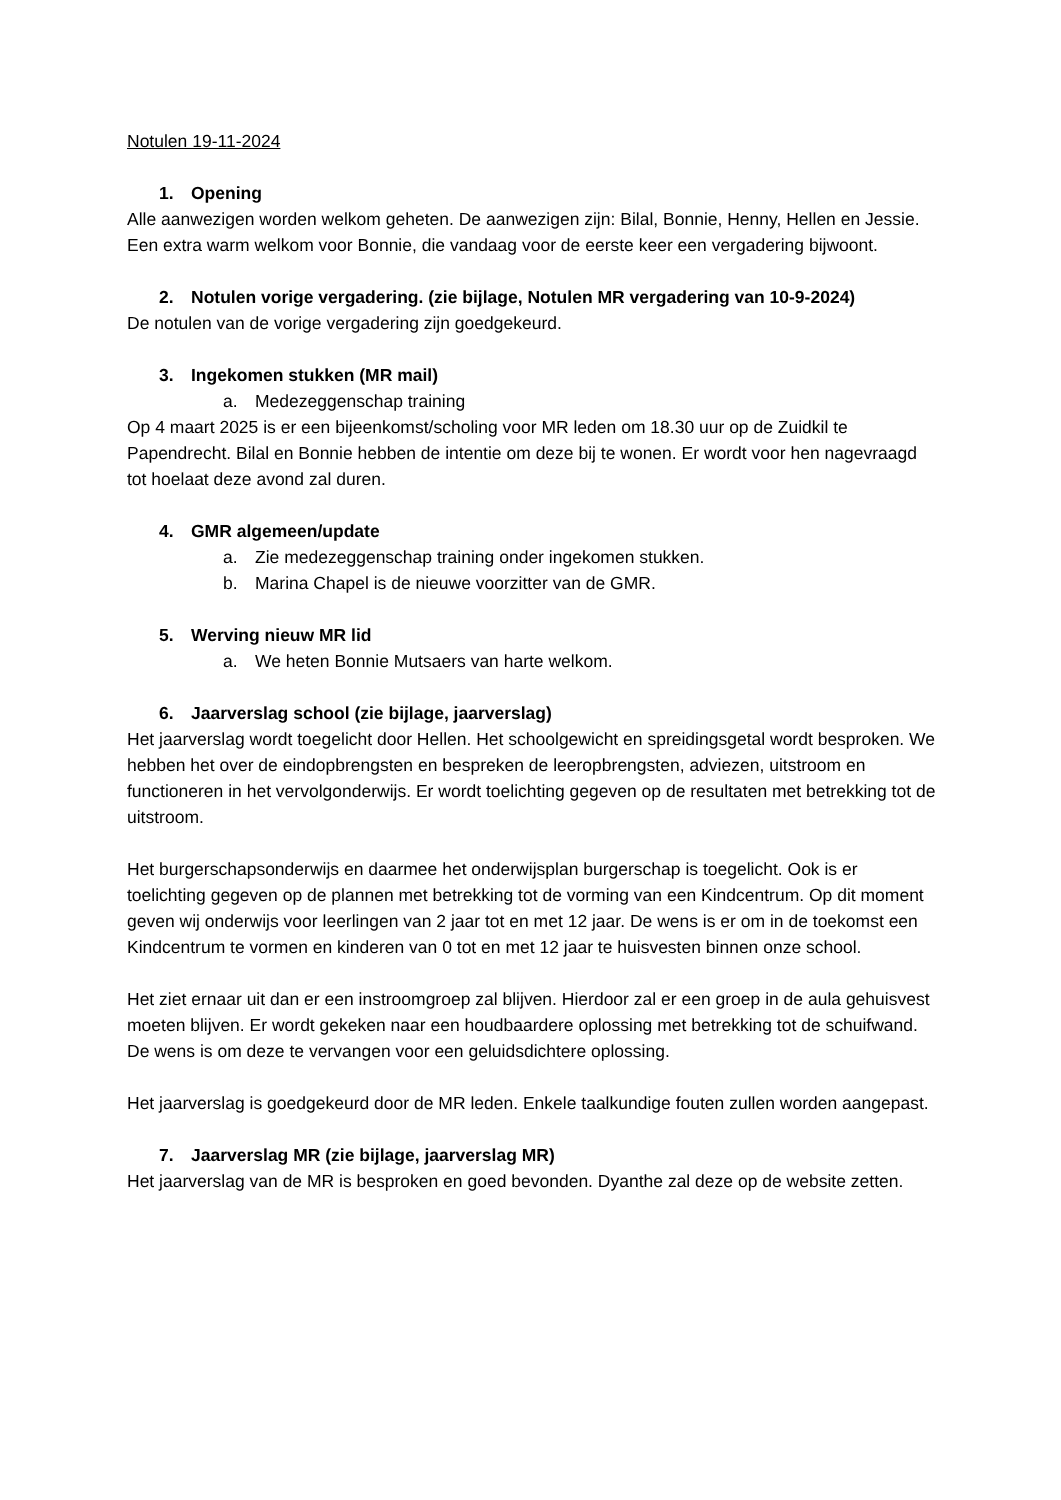Notulen 19-11-2024
1. Opening
Alle aanwezigen worden welkom geheten. De aanwezigen zijn: Bilal, Bonnie, Henny, Hellen en Jessie. Een extra warm welkom voor Bonnie, die vandaag voor de eerste keer een vergadering bijwoont.
2. Notulen vorige vergadering. (zie bijlage, Notulen MR vergadering van 10-9-2024)
De notulen van de vorige vergadering zijn goedgekeurd.
3. Ingekomen stukken (MR mail)
a. Medezeggenschap training
Op 4 maart 2025 is er een bijeenkomst/scholing voor MR leden om 18.30 uur op de Zuidkil te Papendrecht. Bilal en Bonnie hebben de intentie om deze bij te wonen. Er wordt voor hen nagevraagd tot hoelaat deze avond zal duren.
4. GMR algemeen/update
a. Zie medezeggenschap training onder ingekomen stukken.
b. Marina Chapel is de nieuwe voorzitter van de GMR.
5. Werving nieuw MR lid
a. We heten Bonnie Mutsaers van harte welkom.
6. Jaarverslag school (zie bijlage, jaarverslag)
Het jaarverslag wordt toegelicht door Hellen. Het schoolgewicht en spreidingsgetal wordt besproken. We hebben het over de eindopbrengsten en bespreken de leeropbrengsten, adviezen, uitstroom en functioneren in het vervolgonderwijs. Er wordt toelichting gegeven op de resultaten met betrekking tot de uitstroom.
Het burgerschapsonderwijs en daarmee het onderwijsplan burgerschap is toegelicht. Ook is er toelichting gegeven op de plannen met betrekking tot de vorming van een Kindcentrum. Op dit moment geven wij onderwijs voor leerlingen van 2 jaar tot en met 12 jaar. De wens is er om in de toekomst een Kindcentrum te vormen en kinderen van 0 tot en met 12 jaar te huisvesten binnen onze school.
Het ziet ernaar uit dan er een instroomgroep zal blijven. Hierdoor zal er een groep in de aula gehuisvest moeten blijven. Er wordt gekeken naar een houdbaardere oplossing met betrekking tot de schuifwand. De wens is om deze te vervangen voor een geluidsdichtere oplossing.
Het jaarverslag is goedgekeurd door de MR leden. Enkele taalkundige fouten zullen worden aangepast.
7. Jaarverslag MR (zie bijlage, jaarverslag MR)
Het jaarverslag van de MR is besproken en goed bevonden. Dyanthe zal deze op de website zetten.